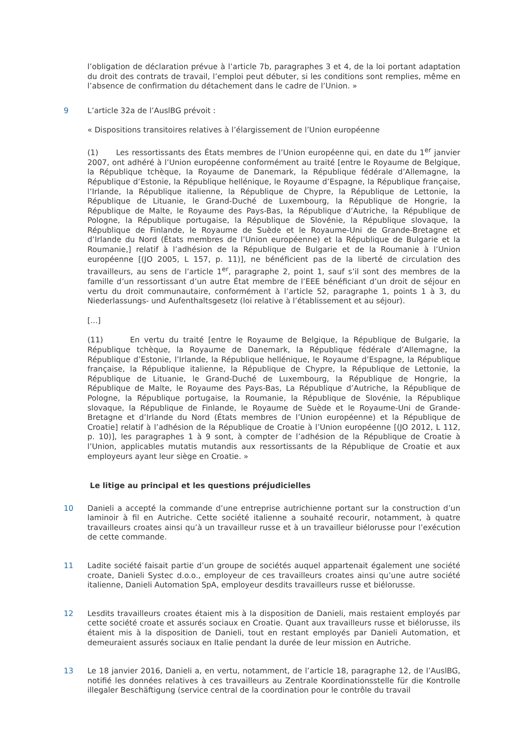l’obligation de déclaration prévue à l’article 7b, paragraphes 3 et 4, de la loi portant adaptation du droit des contrats de travail, l’emploi peut débuter, si les conditions sont remplies, même en l’absence de confirmation du détachement dans le cadre de l’Union. »
9 L’article 32a de l’AuslBG prévoit :
« Dispositions transitoires relatives à l’élargissement de l’Union européenne
(1) Les ressortissants des États membres de l’Union européenne qui, en date du 1<sup>er</sup> janvier 2007, ont adhéré à l’Union européenne conformément au traité [entre le Royaume de Belgique, la République tchèque, la Royaume de Danemark, la République fédérale d’Allemagne, la République d’Estonie, la République hellénique, le Royaume d’Espagne, la République française, l’Irlande, la République italienne, la République de Chypre, la République de Lettonie, la République de Lituanie, le Grand-Duché de Luxembourg, la République de Hongrie, la République de Malte, le Royaume des Pays-Bas, la République d’Autriche, la République de Pologne, la République portugaise, la République de Slovénie, la République slovaque, la République de Finlande, le Royaume de Suède et le Royaume-Uni de Grande-Bretagne et d’Irlande du Nord (États membres de l’Union européenne) et la République de Bulgarie et la Roumanie,] relatif à l’adhésion de la République de Bulgarie et de la Roumanie à l’Union européenne [(JO 2005, L 157, p. 11)], ne bénéficient pas de la liberté de circulation des travailleurs, au sens de l’article 1<sup>er</sup>, paragraphe 2, point 1, sauf s’il sont des membres de la famille d’un ressortissant d’un autre État membre de l’EEE bénéficiant d’un droit de séjour en vertu du droit communautaire, conformément à l’article 52, paragraphe 1, points 1 à 3, du Niederlassungs- und Aufenthaltsgesetz (loi relative à l’établissement et au séjour).
[...]
(11) En vertu du traité [entre le Royaume de Belgique, la République de Bulgarie, la République tchèque, la Royaume de Danemark, la République fédérale d’Allemagne, la République d’Estonie, l’Irlande, la République hellénique, le Royaume d’Espagne, la République française, la République italienne, la République de Chypre, la République de Lettonie, la République de Lituanie, le Grand-Duché de Luxembourg, la République de Hongrie, la République de Malte, le Royaume des Pays-Bas, La République d’Autriche, la République de Pologne, la République portugaise, la Roumanie, la République de Slovénie, la République slovaque, la République de Finlande, le Royaume de Suède et le Royaume-Uni de Grande-Bretagne et d’Irlande du Nord (États membres de l’Union européenne) et la République de Croatie] relatif à l’adhésion de la République de Croatie à l’Union européenne [(JO 2012, L 112, p. 10)], les paragraphes 1 à 9 sont, à compter de l’adhésion de la République de Croatie à l’Union, applicables mutatis mutandis aux ressortissants de la République de Croatie et aux employeurs ayant leur siège en Croatie. »
Le litige au principal et les questions préjudicielles
10 Danieli a accepté la commande d’une entreprise autrichienne portant sur la construction d’un laminoir à fil en Autriche. Cette société italienne a souhaité recourir, notamment, à quatre travailleurs croates ainsi qu’à un travailleur russe et à un travailleur biélorusse pour l’exécution de cette commande.
11 Ladite société faisait partie d’un groupe de sociétés auquel appartenait également une société croate, Danieli Systec d.o.o., employeur de ces travailleurs croates ainsi qu’une autre société italienne, Danieli Automation SpA, employeur desdits travailleurs russe et biélorusse.
12 Lesdits travailleurs croates étaient mis à la disposition de Danieli, mais restaient employés par cette société croate et assurés sociaux en Croatie. Quant aux travailleurs russe et biélorusse, ils étaient mis à la disposition de Danieli, tout en restant employés par Danieli Automation, et demeuraient assurés sociaux en Italie pendant la durée de leur mission en Autriche.
13 Le 18 janvier 2016, Danieli a, en vertu, notamment, de l’article 18, paragraphe 12, de l’AuslBG, notifié les données relatives à ces travailleurs au Zentrale Koordinationsstelle für die Kontrolle illegaler Beschäftigung (service central de la coordination pour le contrôle du travail